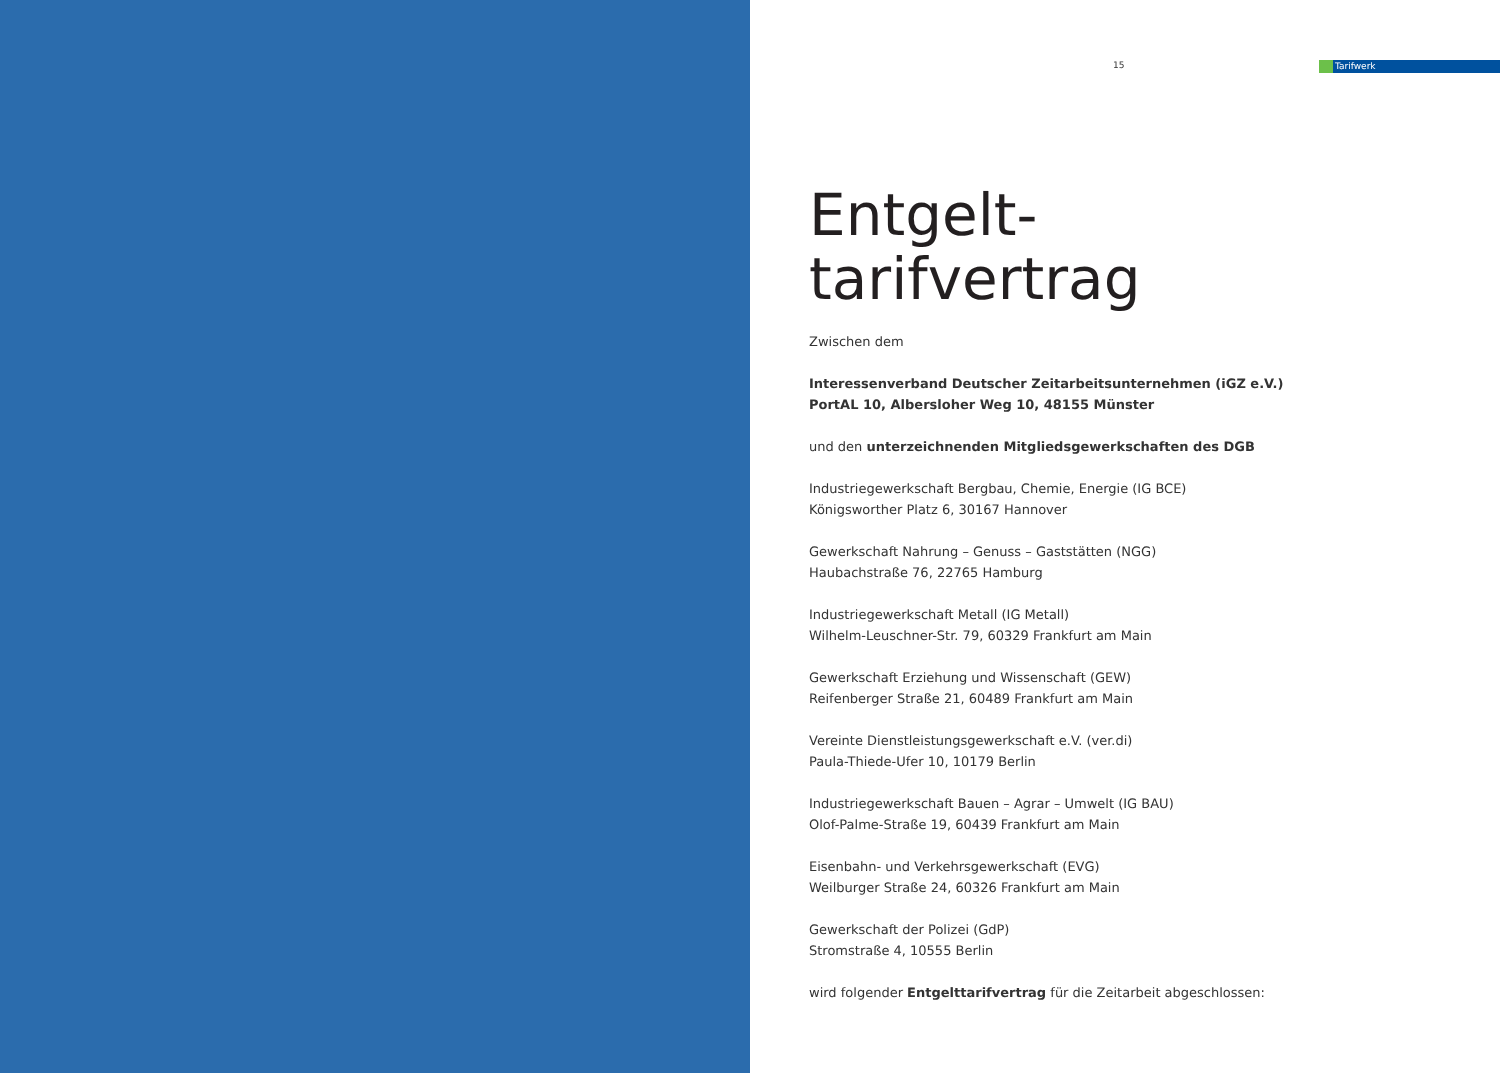15
Tarifwerk
Entgelt-
tarifvertrag
Zwischen dem
Interessenverband Deutscher Zeitarbeitsunternehmen (iGZ e.V.)
PortAL 10, Albersloher Weg 10, 48155 Münster
und den unterzeichnenden Mitgliedsgewerkschaften des DGB
Industriegewerkschaft Bergbau, Chemie, Energie (IG BCE)
Königsworther Platz 6, 30167 Hannover
Gewerkschaft Nahrung – Genuss – Gaststätten (NGG)
Haubachstraße 76, 22765 Hamburg
Industriegewerkschaft Metall (IG Metall)
Wilhelm-Leuschner-Str. 79, 60329 Frankfurt am Main
Gewerkschaft Erziehung und Wissenschaft (GEW)
Reifenberger Straße 21, 60489 Frankfurt am Main
Vereinte Dienstleistungsgewerkschaft e.V. (ver.di)
Paula-Thiede-Ufer 10, 10179 Berlin
Industriegewerkschaft Bauen – Agrar – Umwelt (IG BAU)
Olof-Palme-Straße 19, 60439 Frankfurt am Main
Eisenbahn- und Verkehrsgewerkschaft (EVG)
Weilburger Straße 24, 60326 Frankfurt am Main
Gewerkschaft der Polizei (GdP)
Stromstraße 4, 10555 Berlin
wird folgender Entgelttarifvertrag für die Zeitarbeit abgeschlossen: